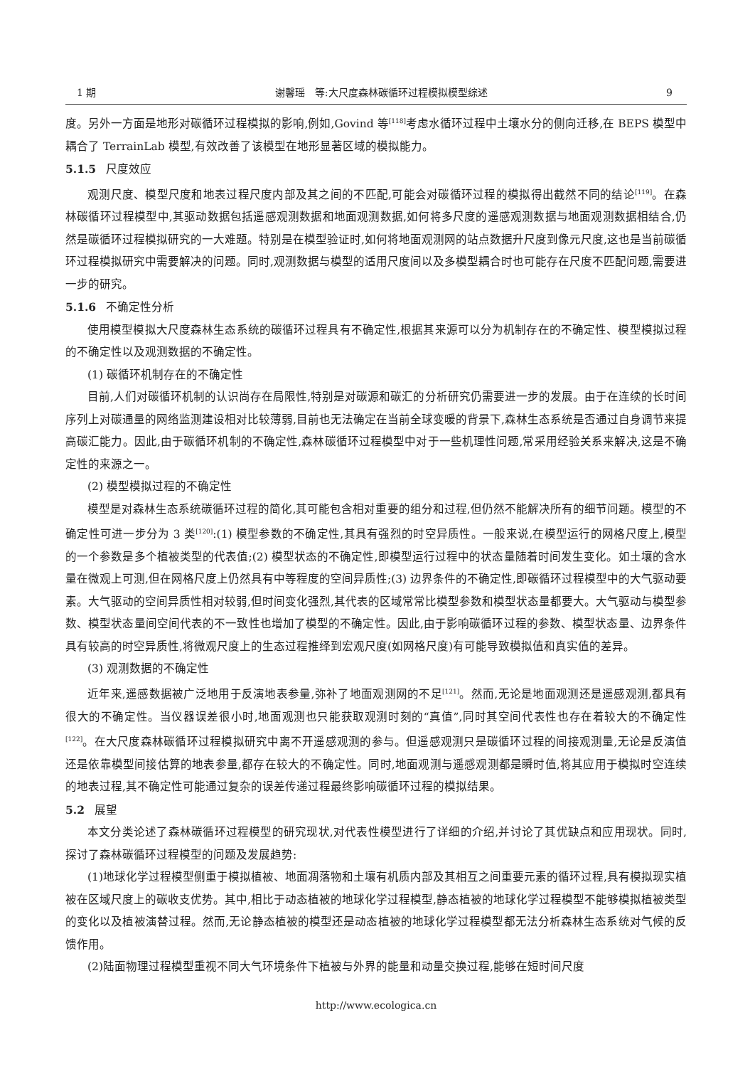1 期 谢馨瑶　等:大尺度森林碳循环过程模拟模型综述 9
度。另外一方面是地形对碳循环过程模拟的影响,例如,Govind 等<sup>[118]</sup>考虑水循环过程中土壤水分的侧向迁移,在 BEPS 模型中耦合了 TerrainLab 模型,有效改善了该模型在地形显著区域的模拟能力。
5.1.5 尺度效应
观测尺度、模型尺度和地表过程尺度内部及其之间的不匹配,可能会对碳循环过程的模拟得出截然不同的结论<sup>[119]</sup>。在森林碳循环过程模型中,其驱动数据包括遥感观测数据和地面观测数据,如何将多尺度的遥感观测数据与地面观测数据相结合,仍然是碳循环过程模拟研究的一大难题。特别是在模型验证时,如何将地面观测网的站点数据升尺度到像元尺度,这也是当前碳循环过程模拟研究中需要解决的问题。同时,观测数据与模型的适用尺度间以及多模型耦合时也可能存在尺度不匹配问题,需要进一步的研究。
5.1.6 不确定性分析
使用模型模拟大尺度森林生态系统的碳循环过程具有不确定性,根据其来源可以分为机制存在的不确定性、模型模拟过程的不确定性以及观测数据的不确定性。
(1) 碳循环机制存在的不确定性
目前,人们对碳循环机制的认识尚存在局限性,特别是对碳源和碳汇的分析研究仍需要进一步的发展。由于在连续的长时间序列上对碳通量的网络监测建设相对比较薄弱,目前也无法确定在当前全球变暖的背景下,森林生态系统是否通过自身调节来提高碳汇能力。因此,由于碳循环机制的不确定性,森林碳循环过程模型中对于一些机理性问题,常采用经验关系来解决,这是不确定性的来源之一。
(2) 模型模拟过程的不确定性
模型是对森林生态系统碳循环过程的简化,其可能包含相对重要的组分和过程,但仍然不能解决所有的细节问题。模型的不确定性可进一步分为 3 类<sup>[120]</sup>:(1) 模型参数的不确定性,其具有强烈的时空异质性。一般来说,在模型运行的网格尺度上,模型的一个参数是多个植被类型的代表值;(2) 模型状态的不确定性,即模型运行过程中的状态量随着时间发生变化。如土壤的含水量在微观上可测,但在网格尺度上仍然具有中等程度的空间异质性;(3) 边界条件的不确定性,即碳循环过程模型中的大气驱动要素。大气驱动的空间异质性相对较弱,但时间变化强烈,其代表的区域常常比模型参数和模型状态量都要大。大气驱动与模型参数、模型状态量间空间代表的不一致性也增加了模型的不确定性。因此,由于影响碳循环过程的参数、模型状态量、边界条件具有较高的时空异质性,将微观尺度上的生态过程推绎到宏观尺度(如网格尺度)有可能导致模拟值和真实值的差异。
(3) 观测数据的不确定性
近年来,遥感数据被广泛地用于反演地表参量,弥补了地面观测网的不足<sup>[121]</sup>。然而,无论是地面观测还是遥感观测,都具有很大的不确定性。当仪器误差很小时,地面观测也只能获取观测时刻的“真值”,同时其空间代表性也存在着较大的不确定性<sup>[122]</sup>。在大尺度森林碳循环过程模拟研究中离不开遥感观测的参与。但遥感观测只是碳循环过程的间接观测量,无论是反演值还是依靠模型间接估算的地表参量,都存在较大的不确定性。同时,地面观测与遥感观测都是瞬时值,将其应用于模拟时空连续的地表过程,其不确定性可能通过复杂的误差传递过程最终影响碳循环过程的模拟结果。
5.2 展望
本文分类论述了森林碳循环过程模型的研究现状,对代表性模型进行了详细的介绍,并讨论了其优缺点和应用现状。同时,探讨了森林碳循环过程模型的问题及发展趋势:
(1)地球化学过程模型侧重于模拟植被、地面凋落物和土壤有机质内部及其相互之间重要元素的循环过程,具有模拟现实植被在区域尺度上的碳收支优势。其中,相比于动态植被的地球化学过程模型,静态植被的地球化学过程模型不能够模拟植被类型的变化以及植被演替过程。然而,无论静态植被的模型还是动态植被的地球化学过程模型都无法分析森林生态系统对气候的反馈作用。
(2)陆面物理过程模型重视不同大气环境条件下植被与外界的能量和动量交换过程,能够在短时间尺度
http://www.ecologica.cn